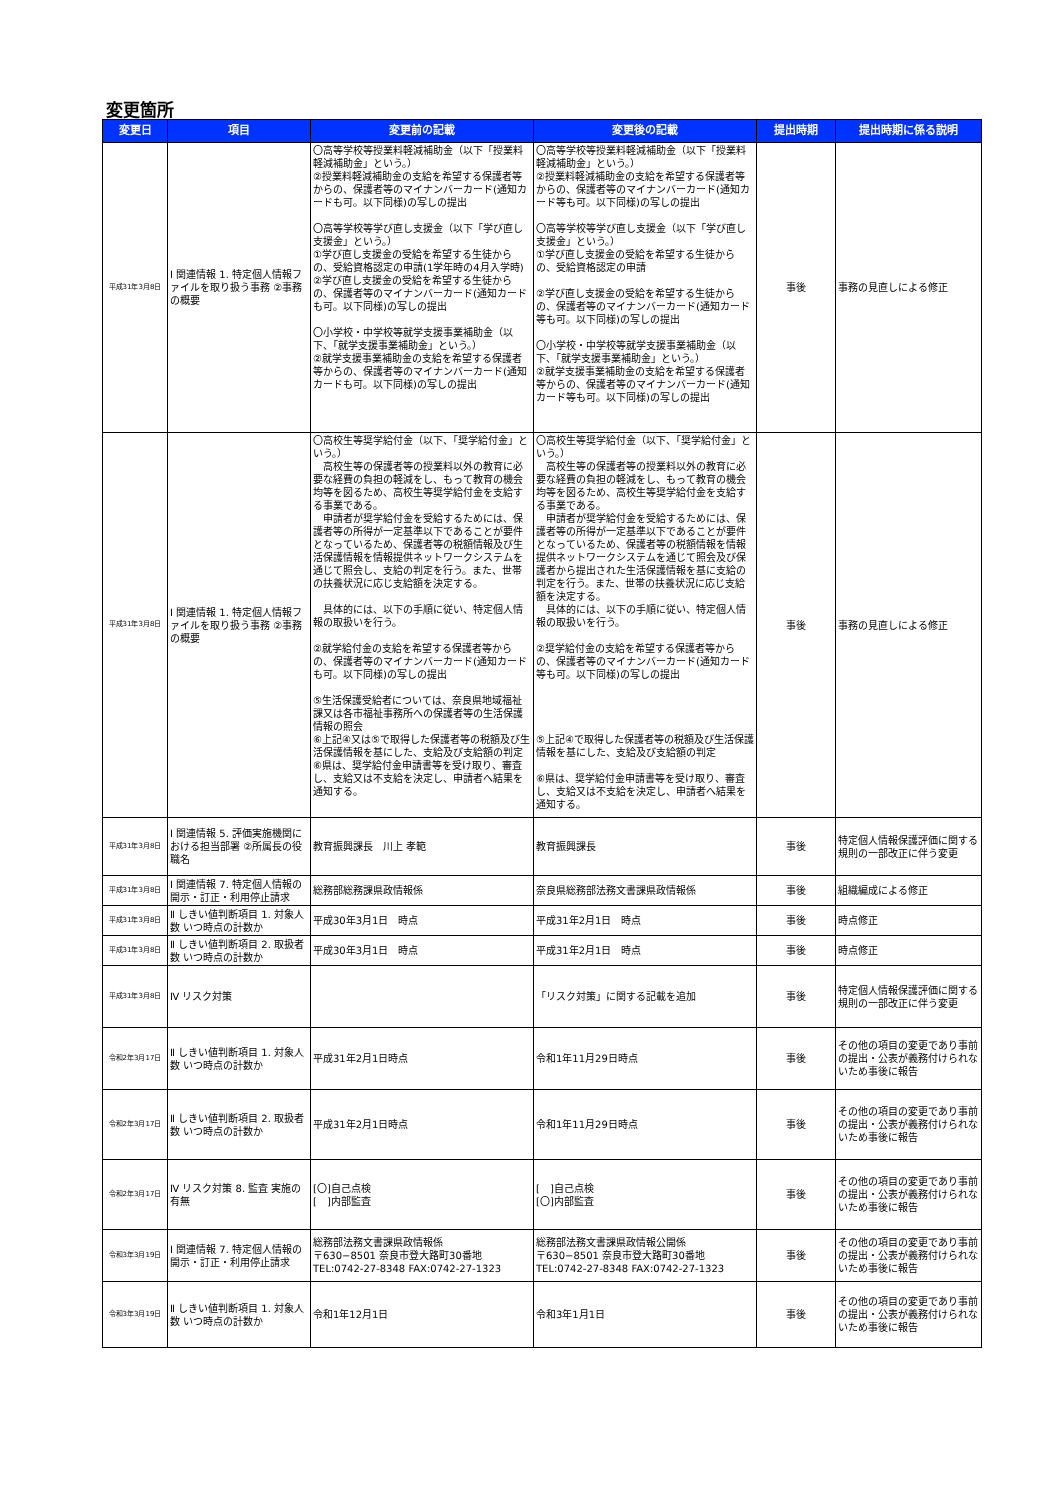変更箇所
| 変更日 | 項目 | 変更前の記載 | 変更後の記載 | 提出時期 | 提出時期に係る説明 |
| --- | --- | --- | --- | --- | --- |
| 平成31年3月8日 | Ⅰ 関連情報 1. 特定個人情報ファイルを取り扱う事務 ②事務の概要 | 〇高等学校等授業料軽減補助金（以下「授業料軽減補助金」という。） ②授業料軽減補助金の支給を希望する保護者等からの、保護者等のマイナンバーカード(通知カードも可。以下同様)の写しの提出 〇高等学校等学び直し支援金（以下「学び直し支援金」という。） ①学び直し支援金の受給を希望する生徒からの、受給資格認定の申請(1学年時の4月入学時) ②学び直し支援金の受給を希望する生徒からの、保護者等のマイナンバーカード(通知カードも可。以下同様)の写しの提出 〇小学校・中学校等就学支援事業補助金（以下、「就学支援事業補助金」という。） ②就学支援事業補助金の支給を希望する保護者等からの、保護者等のマイナンバーカード(通知カードも可。以下同様)の写しの提出 | 〇高等学校等授業料軽減補助金（以下「授業料軽減補助金」という。） ②授業料軽減補助金の支給を希望する保護者等からの、保護者等のマイナンバーカード(通知カード等も可。以下同様)の写しの提出 〇高等学校等学び直し支援金（以下「学び直し支援金」という。） ①学び直し支援金の受給を希望する生徒からの、受給資格認定の申請 ②学び直し支援金の受給を希望する生徒からの、保護者等のマイナンバーカード(通知カード等も可。以下同様)の写しの提出 〇小学校・中学校等就学支援事業補助金（以下、「就学支援事業補助金」という。） ②就学支援事業補助金の支給を希望する保護者等からの、保護者等のマイナンバーカード(通知カード等も可。以下同様)の写しの提出 | 事後 | 事務の見直しによる修正 |
| 平成31年3月8日 | Ⅰ 関連情報 1. 特定個人情報ファイルを取り扱う事務 ②事務の概要 | 〇高校生等奨学給付金（以下、「奨学給付金」という。） 高校生等の保護者等の授業料以外の教育に必要な経費の負担の軽減をし、もって教育の機会均等を図るため、高校生等奨学給付金を支給する事業である。 申請者が奨学給付金を受給するためには、保護者等の所得が一定基準以下であることが要件となっているため、保護者等の税額情報及び生活保護情報を情報提供ネットワークシステムを通じて照会し、支給の判定を行う。また、世帯の扶養状況に応じ支給額を決定する。 具体的には、以下の手順に従い、特定個人情報の取扱いを行う。 ②就学給付金の支給を希望する保護者等からの、保護者等のマイナンバーカード(通知カードも可。以下同様)の写しの提出 ⑤生活保護受給者については、奈良県地域福祉課又は各市福祉事務所への保護者等の生活保護情報の照会 ⑥上記④又は⑤で取得した保護者等の税額及び生活保護情報を基にした、支給及び支給額の判定 ⑥県は、奨学給付金申請書等を受け取り、審査し、支給又は不支給を決定し、申請者へ結果を通知する。 | 〇高校生等奨学給付金（以下、「奨学給付金」という。） 高校生等の保護者等の授業料以外の教育に必要な経費の負担の軽減をし、もって教育の機会均等を図るため、高校生等奨学給付金を支給する事業である。 申請者が奨学給付金を受給するためには、保護者等の所得が一定基準以下であることが要件となっているため、保護者等の税額情報を情報提供ネットワークシステムを通じて照会及び保護者から提出された生活保護情報を基に支給の判定を行う。また、世帯の扶養状況に応じ支給額を決定する。 具体的には、以下の手順に従い、特定個人情報の取扱いを行う。 ②奨学給付金の支給を希望する保護者等からの、保護者等のマイナンバーカード(通知カード等も可。以下同様)の写しの提出 ⑤上記④で取得した保護者等の税額及び生活保護情報を基にした、支給及び支給額の判定 ⑥県は、奨学給付金申請書等を受け取り、審査し、支給又は不支給を決定し、申請者へ結果を通知する。 | 事後 | 事務の見直しによる修正 |
| 平成31年3月8日 | Ⅰ 関連情報 5. 評価実施機関における担当部署 ②所属長の役職名 | 教育振興課長 川上 孝範 | 教育振興課長 | 事後 | 特定個人情報保護評価に関する規則の一部改正に伴う変更 |
| 平成31年3月8日 | Ⅰ 関連情報 7. 特定個人情報の開示・訂正・利用停止請求 | 総務部総務課県政情報係 | 奈良県総務部法務文書課県政情報係 | 事後 | 組織編成による修正 |
| 平成31年3月8日 | Ⅱ しきい値判断項目 1. 対象人数 いつ時点の計数か | 平成30年3月1日 時点 | 平成31年2月1日 時点 | 事後 | 時点修正 |
| 平成31年3月8日 | Ⅱ しきい値判断項目 2. 取扱者数 いつ時点の計数か | 平成30年3月1日 時点 | 平成31年2月1日 時点 | 事後 | 時点修正 |
| 平成31年3月8日 | Ⅳ リスク対策 | | 「リスク対策」に関する記載を追加 | 事後 | 特定個人情報保護評価に関する規則の一部改正に伴う変更 |
| 令和2年3月17日 | Ⅱ しきい値判断項目 1. 対象人数 いつ時点の計数か | 平成31年2月1日時点 | 令和1年11月29日時点 | 事後 | その他の項目の変更であり事前の提出・公表が義務付けられないため事後に報告 |
| 令和2年3月17日 | Ⅱ しきい値判断項目 2. 取扱者数 いつ時点の計数か | 平成31年2月1日時点 | 令和1年11月29日時点 | 事後 | その他の項目の変更であり事前の提出・公表が義務付けられないため事後に報告 |
| 令和2年3月17日 | Ⅳ リスク対策 8. 監査 実施の有無 | [〇]自己点検 [ ]内部監査 | [ ]自己点検 [〇]内部監査 | 事後 | その他の項目の変更であり事前の提出・公表が義務付けられないため事後に報告 |
| 令和3年3月19日 | Ⅰ 関連情報 7. 特定個人情報の開示・訂正・利用停止請求 | 総務部法務文書課県政情報係 〒630−8501 奈良市登大路町30番地 TEL:0742-27-8348 FAX:0742-27-1323 | 総務部法務文書課県政情報公開係 〒630−8501 奈良市登大路町30番地 TEL:0742-27-8348 FAX:0742-27-1323 | 事後 | その他の項目の変更であり事前の提出・公表が義務付けられないため事後に報告 |
| 令和3年3月19日 | Ⅱ しきい値判断項目 1. 対象人数 いつ時点の計数か | 令和1年12月1日 | 令和3年1月1日 | 事後 | その他の項目の変更であり事前の提出・公表が義務付けられないため事後に報告 |